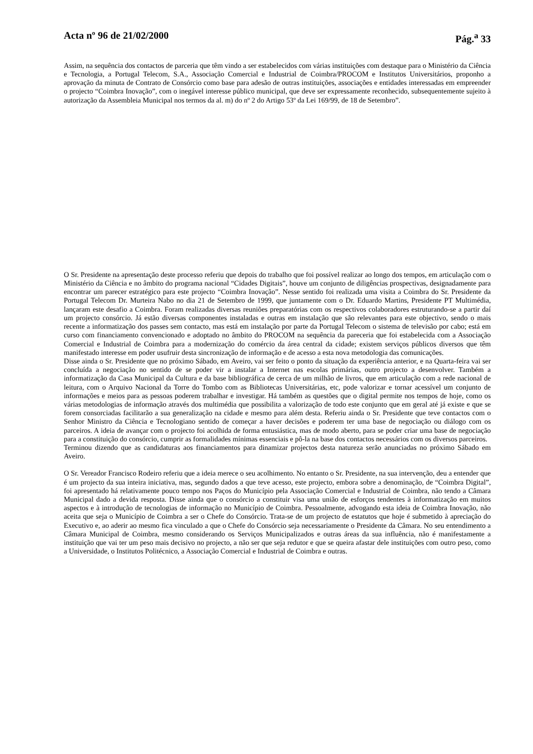Acta nº 96 de 21/02/2000 Pág.<sup>a</sup> 33
Assim, na sequência dos contactos de parceria que têm vindo a ser estabelecidos com várias instituições com destaque para o Ministério da Ciência e Tecnologia, a Portugal Telecom, S.A., Associação Comercial e Industrial de Coimbra/PROCOM e Institutos Universitários, proponho a aprovação da minuta de Contrato de Consórcio como base para adesão de outras instituições, associações e entidades interessadas em empreender o projecto “Coimbra Inovação”, com o inegável interesse público municipal, que deve ser expressamente reconhecido, subsequentemente sujeito à autorização da Assembleia Municipal nos termos da al. m) do nº 2 do Artigo 53º da Lei 169/99, de 18 de Setembro”.
O Sr. Presidente na apresentação deste processo referiu que depois do trabalho que foi possível realizar ao longo dos tempos, em articulação com o Ministério da Ciência e no âmbito do programa nacional “Cidades Digitais”, houve um conjunto de diligências prospectivas, designadamente para encontrar um parecer estratégico para este projecto “Coimbra Inovação”. Nesse sentido foi realizada uma visita a Coimbra do Sr. Presidente da Portugal Telecom Dr. Murteira Nabo no dia 21 de Setembro de 1999, que juntamente com o Dr. Eduardo Martins, Presidente PT Multimédia, lançaram este desafio a Coimbra. Foram realizadas diversas reuniões preparatórias com os respectivos colaboradores estruturando-se a partir daí um projecto consórcio. Já estão diversas componentes instaladas e outras em instalação que são relevantes para este objectivo, sendo o mais recente a informatização dos passes sem contacto, mas está em instalação por parte da Portugal Telecom o sistema de televisão por cabo; está em curso com financiamento convencionado e adoptado no âmbito do PROCOM na sequência da pareceria que foi estabelecida com a Associação Comercial e Industrial de Coimbra para a modernização do comércio da área central da cidade; existem serviços públicos diversos que têm manifestado interesse em poder usufruir desta sincronização de informação e de acesso a esta nova metodologia das comunicações.
Disse ainda o Sr. Presidente que no próximo Sábado, em Aveiro, vai ser feito o ponto da situação da experiência anterior, e na Quarta-feira vai ser concluída a negociação no sentido de se poder vir a instalar a Internet nas escolas primárias, outro projecto a desenvolver. Também a informatização da Casa Municipal da Cultura e da base bibliográfica de cerca de um milhão de livros, que em articulação com a rede nacional de leitura, com o Arquivo Nacional da Torre do Tombo com as Bibliotecas Universitárias, etc, pode valorizar e tornar acessível um conjunto de informações e meios para as pessoas poderem trabalhar e investigar. Há também as questões que o digital permite nos tempos de hoje, como os várias metodologias de informação através dos multimédia que possibilita a valorização de todo este conjunto que em geral até já existe e que se forem consorciadas facilitarão a sua generalização na cidade e mesmo para além desta. Referiu ainda o Sr. Presidente que teve contactos com o Senhor Ministro da Ciência e Tecnologiano sentido de começar a haver decisões e poderem ter uma base de negociação ou diálogo com os parceiros. A ideia de avançar com o projecto foi acolhida de forma entusiástica, mas de modo aberto, para se poder criar uma base de negociação para a constituição do consórcio, cumprir as formalidades mínimas essenciais e pô-la na base dos contactos necessários com os diversos parceiros.
Terminou dizendo que as candidaturas aos financiamentos para dinamizar projectos desta natureza serão anunciadas no próximo Sábado em Aveiro.
O Sr. Vereador Francisco Rodeiro referiu que a ideia merece o seu acolhimento. No entanto o Sr. Presidente, na sua intervenção, deu a entender que é um projecto da sua inteira iniciativa, mas, segundo dados a que teve acesso, este projecto, embora sobre a denominação, de “Coimbra Digital”, foi apresentado há relativamente pouco tempo nos Paços do Município pela Associação Comercial e Industrial de Coimbra, não tendo a Câmara Municipal dado a devida resposta. Disse ainda que o consórcio a constituir visa uma união de esforços tendentes à informatização em muitos aspectos e à introdução de tecnologias de informação no Município de Coimbra. Pessoalmente, advogando esta ideia de Coimbra Inovação, não aceita que seja o Município de Coimbra a ser o Chefe do Consórcio. Trata-se de um projecto de estatutos que hoje é submetido à apreciação do Executivo e, ao aderir ao mesmo fica vinculado a que o Chefe do Consórcio seja necessariamente o Presidente da Câmara. No seu entendimento a Câmara Municipal de Coimbra, mesmo considerando os Serviços Municipalizados e outras áreas da sua influência, não é manifestamente a instituição que vai ter um peso mais decisivo no projecto, a não ser que seja redutor e que se queira afastar dele instituições com outro peso, como a Universidade, o Institutos Politécnico, a Associação Comercial e Industrial de Coimbra e outras.